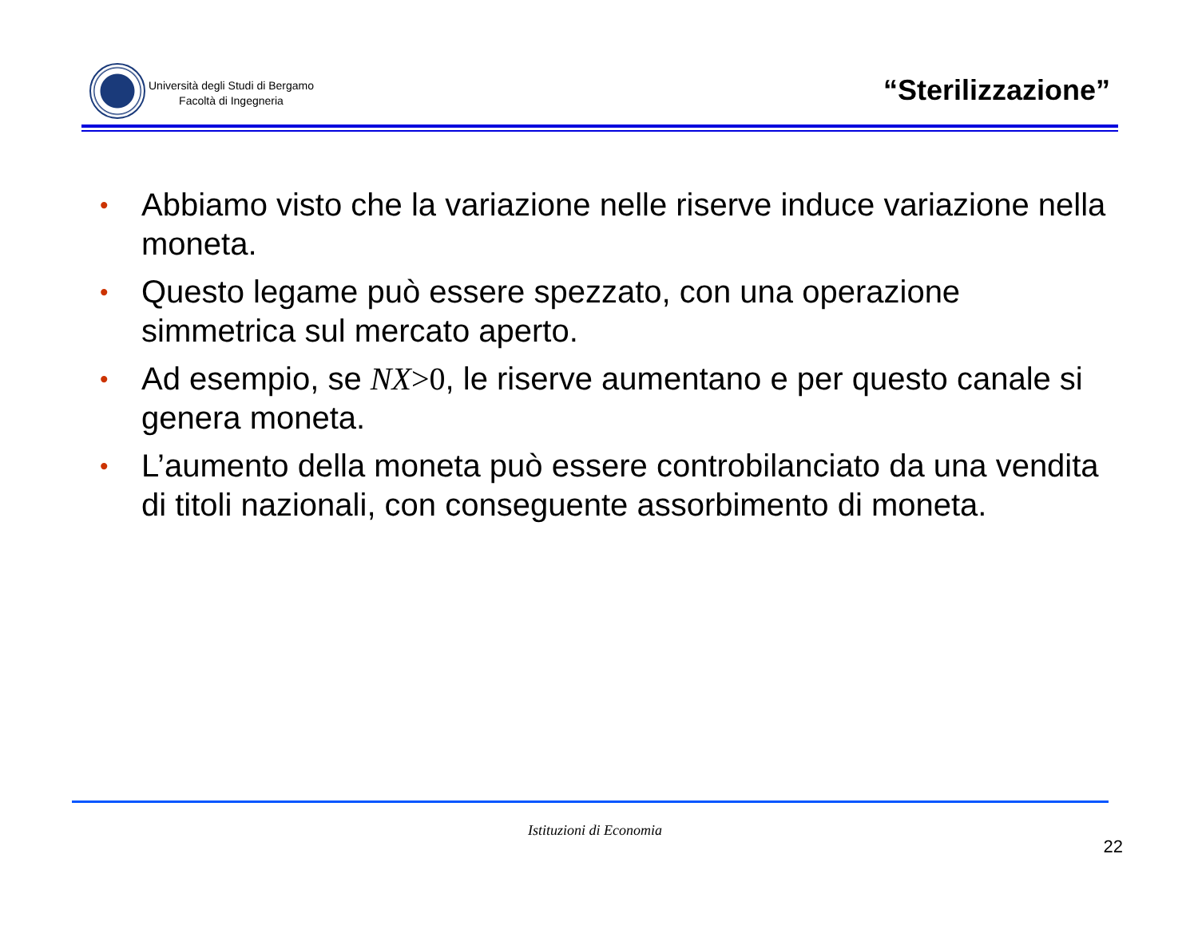Università degli Studi di Bergamo
Facoltà di Ingegneria
“Sterilizzazione”
• Abbiamo visto che la variazione nelle riserve induce variazione nella moneta.
• Questo legame può essere spezzato, con una operazione simmetrica sul mercato aperto.
• Ad esempio, se NX>0, le riserve aumentano e per questo canale si genera moneta.
• L’aumento della moneta può essere controbilanciato da una vendita di titoli nazionali, con conseguente assorbimento di moneta.
Istituzioni di Economia
22